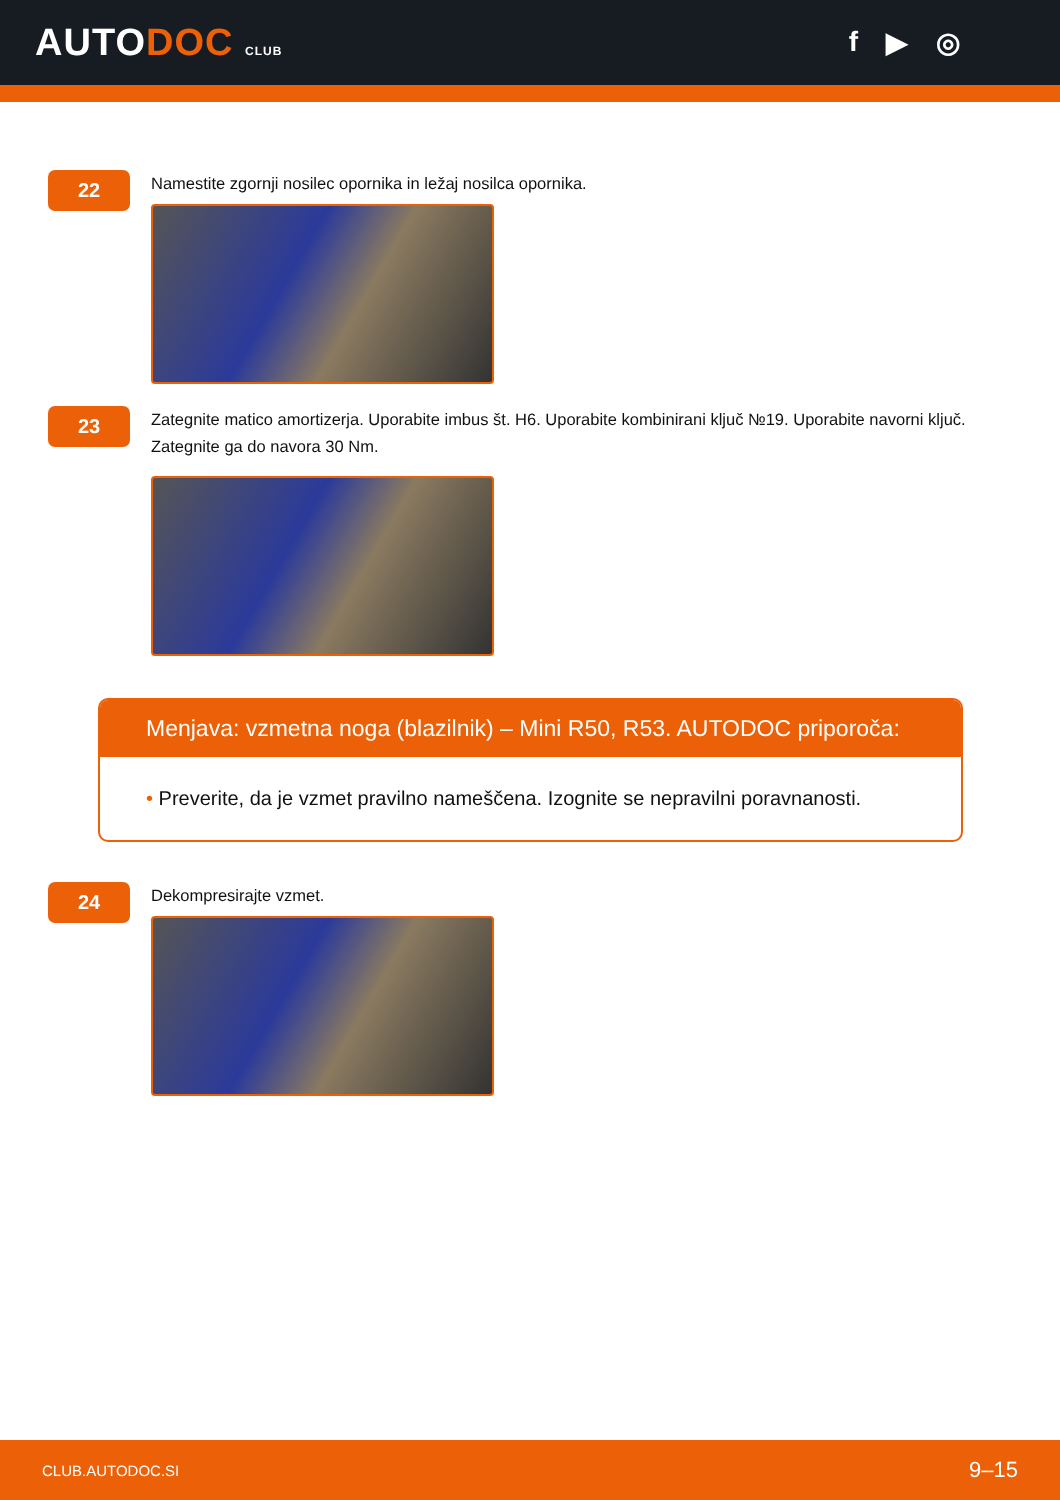AUTODOC CLUB
f ▶ ◎
22
Namestite zgornji nosilec opornika in ležaj nosilca opornika.
23
Zategnite matico amortizerja. Uporabite imbus št. H6. Uporabite kombinirani ključ №19. Uporabite navorni ključ. Zategnite ga do navora 30 Nm.
Menjava: vzmetna noga (blazilnik) – Mini R50, R53. AUTODOC priporoča:
• Preverite, da je vzmet pravilno nameščena. Izognite se nepravilni poravnanosti.
24
Dekompresirajte vzmet.
CLUB.AUTODOC.SI 9–15